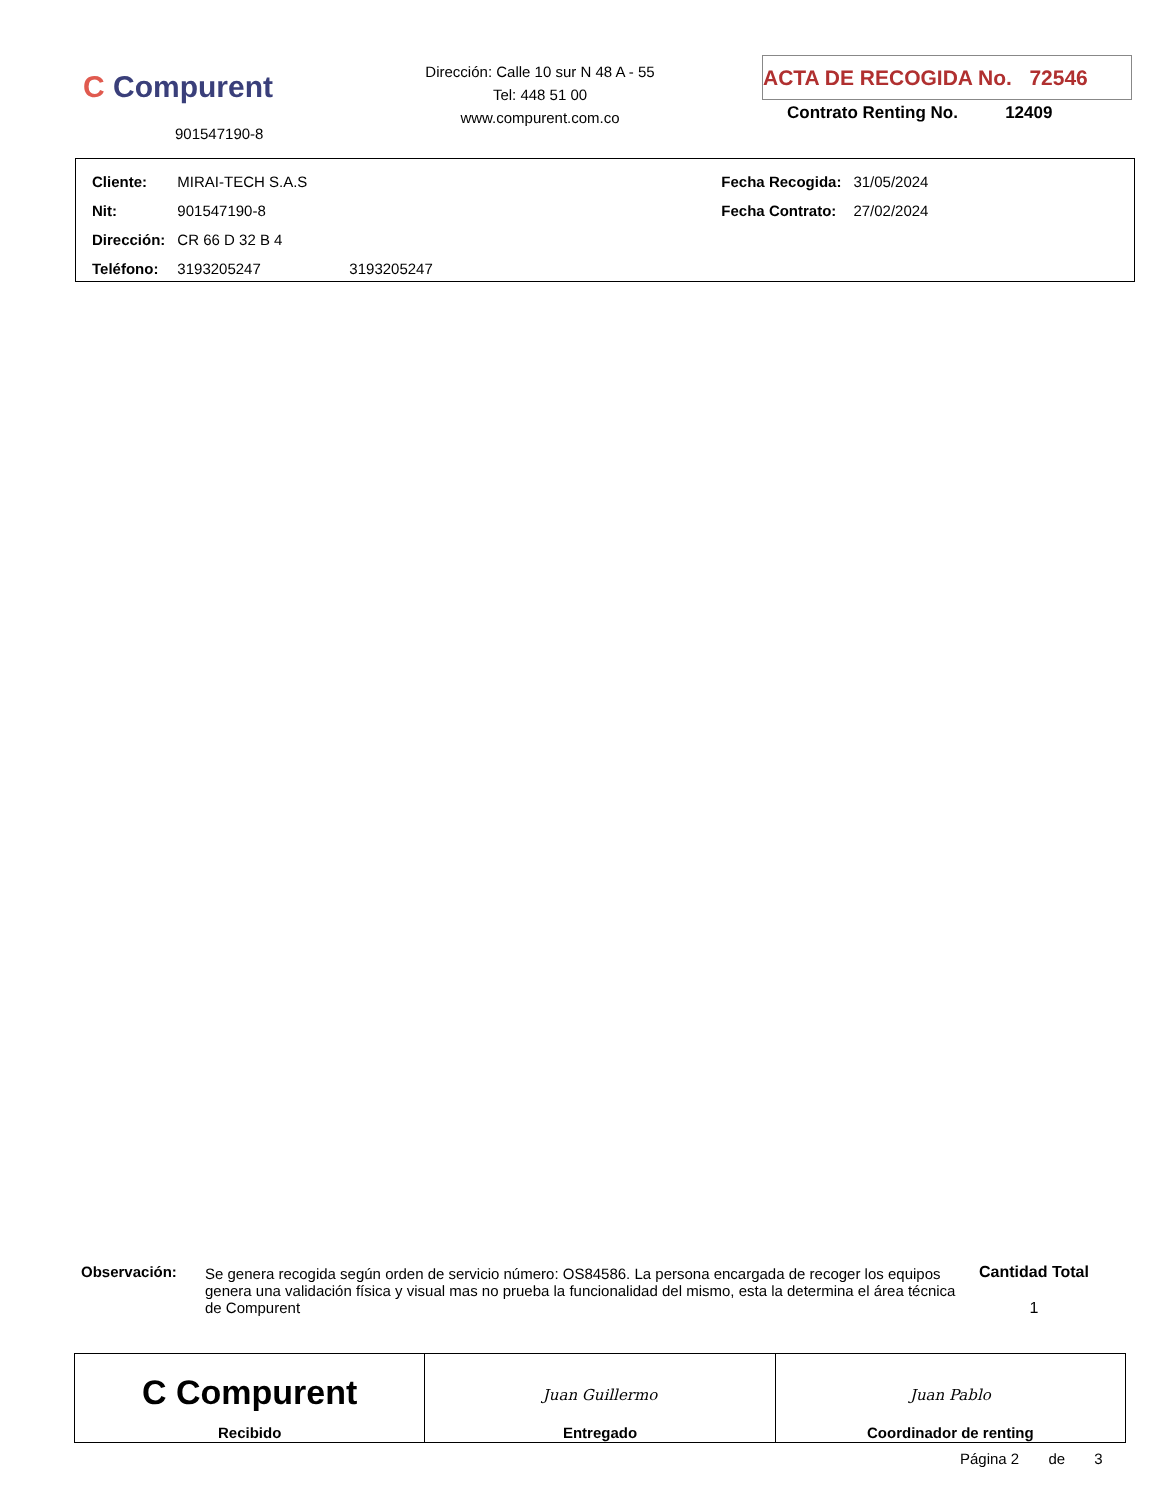C Compurent
901547190-8
Dirección: Calle 10 sur N 48 A - 55
Tel: 448 51 00
www.compurent.com.co
ACTA DE RECOGIDA No. 72546
Contrato Renting No. 12409
| Cliente: | MIRAI-TECH S.A.S | | Fecha Recogida: | 31/05/2024 |
| Nit: | 901547190-8 | | Fecha Contrato: | 27/02/2024 |
| Dirección: | CR 66 D 32 B 4 | | | |
| Teléfono: | 3193205247 | 3193205247 | | |
| Observación: | Se genera recogida según orden de servicio número: OS84586. La persona encargada de recoger los equipos genera una validación física y visual mas no prueba la funcionalidad del mismo, esta la determina el área técnica de Compurent | Cantidad Total 1 |
| C Compurent Recibido | Juan Guillermo Entregado | Juan Pablo Coordinador de renting |
Página 2 de 3